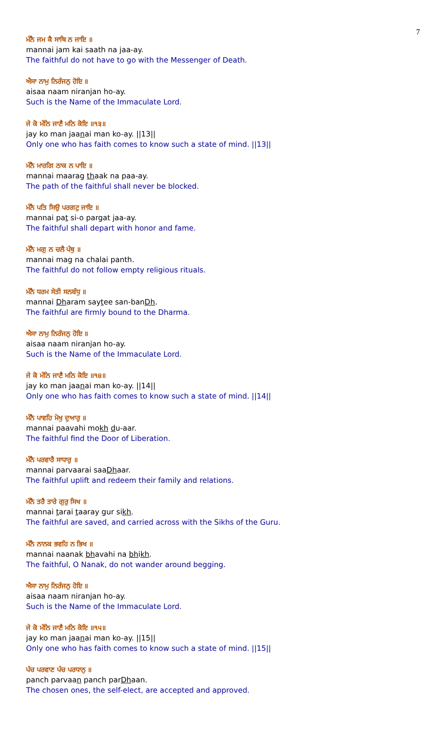7
ਮੰਨੈ ਜਮ ਕੈ ਸਾਥਿ ਨ ਜਾਇ ॥
mannai jam kai saath na jaa-ay.
The faithful do not have to go with the Messenger of Death.
ਐਸਾ ਨਾਮੁ ਨਿਰੰਜਨੁ ਹੋਇ ॥
aisaa naam niranjan ho-ay.
Such is the Name of the Immaculate Lord.
ਜੇ ਕੋ ਮੰਨਿ ਜਾਣੈ ਮਨਿ ਕੋਇ ॥੧੩॥
jay ko man jaanai man ko-ay. ||13||
Only one who has faith comes to know such a state of mind. ||13||
ਮੰਨੈ ਮਾਰਗਿ ਠਾਕ ਨ ਪਾਇ ॥
mannai maarag thaak na paa-ay.
The path of the faithful shall never be blocked.
ਮੰਨੈ ਪਤਿ ਸਿਉ ਪਰਗਟੁ ਜਾਇ ॥
mannai pat si-o pargat jaa-ay.
The faithful shall depart with honor and fame.
ਮੰਨੈ ਮਗੁ ਨ ਚਲੈ ਪੰਥੁ ॥
mannai mag na chalai panth.
The faithful do not follow empty religious rituals.
ਮੰਨੈ ਧਰਮ ਸੇਤੀ ਸਨਬੰਧੁ ॥
mannai Dharam saytee san-banDh.
The faithful are firmly bound to the Dharma.
ਐਸਾ ਨਾਮੁ ਨਿਰੰਜਨੁ ਹੋਇ ॥
aisaa naam niranjan ho-ay.
Such is the Name of the Immaculate Lord.
ਜੇ ਕੋ ਮੰਨਿ ਜਾਣੈ ਮਨਿ ਕੋਇ ॥੧੪॥
jay ko man jaanai man ko-ay. ||14||
Only one who has faith comes to know such a state of mind. ||14||
ਮੰਨੈ ਪਾਵਹਿ ਮੋਖੁ ਦੁਆਰੁ ॥
mannai paavahi mokh du-aar.
The faithful find the Door of Liberation.
ਮੰਨੈ ਪਰਵਾਰੈ ਸਾਧਾਰੁ ॥
mannai parvaarai saaDhaar.
The faithful uplift and redeem their family and relations.
ਮੰਨੈ ਤਰੈ ਤਾਰੇ ਗੁਰੁ ਸਿਖ ॥
mannai tarai taaray gur sikh.
The faithful are saved, and carried across with the Sikhs of the Guru.
ਮੰਨੈ ਨਾਨਕ ਭਵਹਿ ਨ ਭਿਖ ॥
mannai naanak bhavahi na bhikh.
The faithful, O Nanak, do not wander around begging.
ਐਸਾ ਨਾਮੁ ਨਿਰੰਜਨੁ ਹੋਇ ॥
aisaa naam niranjan ho-ay.
Such is the Name of the Immaculate Lord.
ਜੇ ਕੋ ਮੰਨਿ ਜਾਣੈ ਮਨਿ ਕੋਇ ॥੧੫॥
jay ko man jaanai man ko-ay. ||15||
Only one who has faith comes to know such a state of mind. ||15||
ਪੰਚ ਪਰਵਾਣ ਪੰਚ ਪਰਧਾਨੁ ॥
panch parvaan panch parDhaan.
The chosen ones, the self-elect, are accepted and approved.